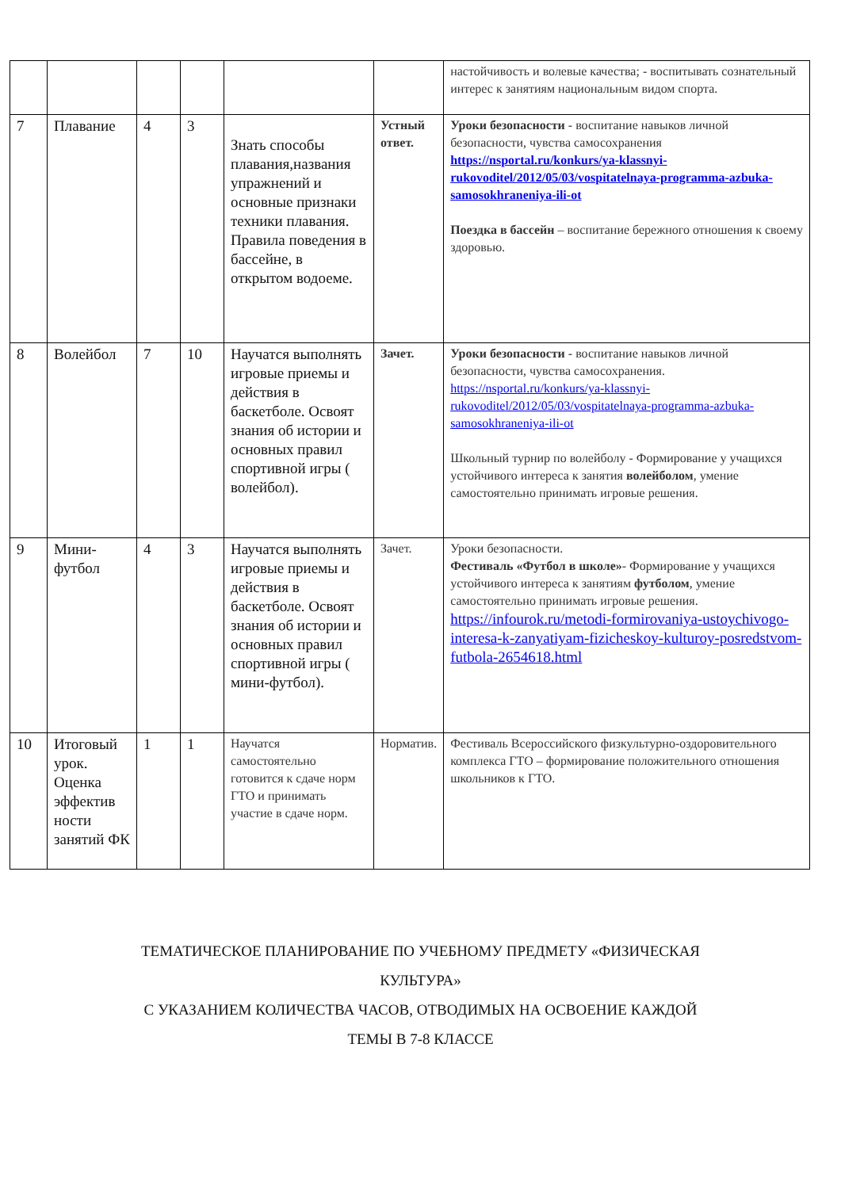| | | | | | | настойчивость и волевые качества; - воспитывать сознательный интерес к занятиям национальным видом спорта. |
| 7 | Плавание | 4 | 3 | Знать способы плавания,названия упражнений и основные признаки техники плавания. Правила поведения в бассейне, в открытом водоеме. | Устный ответ. | Уроки безопасности - воспитание навыков личной безопасности, чувства самосохранения https://nsportal.ru/konkurs/ya-klassnyi-rukovoditel/2012/05/03/vospitatelnaya-programma-azbuka-samosokhraneniya-ili-ot Поездка в бассейн – воспитание бережного отношения к своему здоровью. |
| 8 | Волейбол | 7 | 10 | Научатся выполнять игровые приемы и действия в баскетболе. Освоят знания об истории и основных правил спортивной игры ( волейбол). | Зачет. | Уроки безопасности - воспитание навыков личной безопасности, чувства самосохранения. https://nsportal.ru/konkurs/ya-klassnyi-rukovoditel/2012/05/03/vospitatelnaya-programma-azbuka-samosokhraneniya-ili-ot Школьный турнир по волейболу - Формирование у учащихся устойчивого интереса к занятия волейболом , умение самостоятельно принимать игровые решения. |
| 9 | Мини-футбол | 4 | 3 | Научатся выполнять игровые приемы и действия в баскетболе. Освоят знания об истории и основных правил спортивной игры ( мини-футбол). | Зачет. | Уроки безопасности. Фестиваль «Футбол в школе» - Формирование у учащихся устойчивого интереса к занятиям футболом , умение самостоятельно принимать игровые решения. https://infourok.ru/metodi-formirovaniya-ustoychivogo-interesa-k-zanyatiyam-fizicheskoy-kulturoy-posredstvom-futbola-2654618.html |
| 10 | Итоговый урок. Оценка эффектив ности занятий ФК | 1 | 1 | Научатся самостоятельно готовится к сдаче норм ГТО и принимать участие в сдаче норм. | Норматив. | Фестиваль Всероссийского физкультурно-оздоровительного комплекса ГТО – формирование положительного отношения школьников к ГТО. |
ТЕМАТИЧЕСКОЕ ПЛАНИРОВАНИЕ ПО УЧЕБНОМУ ПРЕДМЕТУ «ФИЗИЧЕСКАЯ
КУЛЬТУРА»
С УКАЗАНИЕМ КОЛИЧЕСТВА ЧАСОВ, ОТВОДИМЫХ НА ОСВОЕНИЕ КАЖДОЙ
ТЕМЫ В 7-8 КЛАССЕ